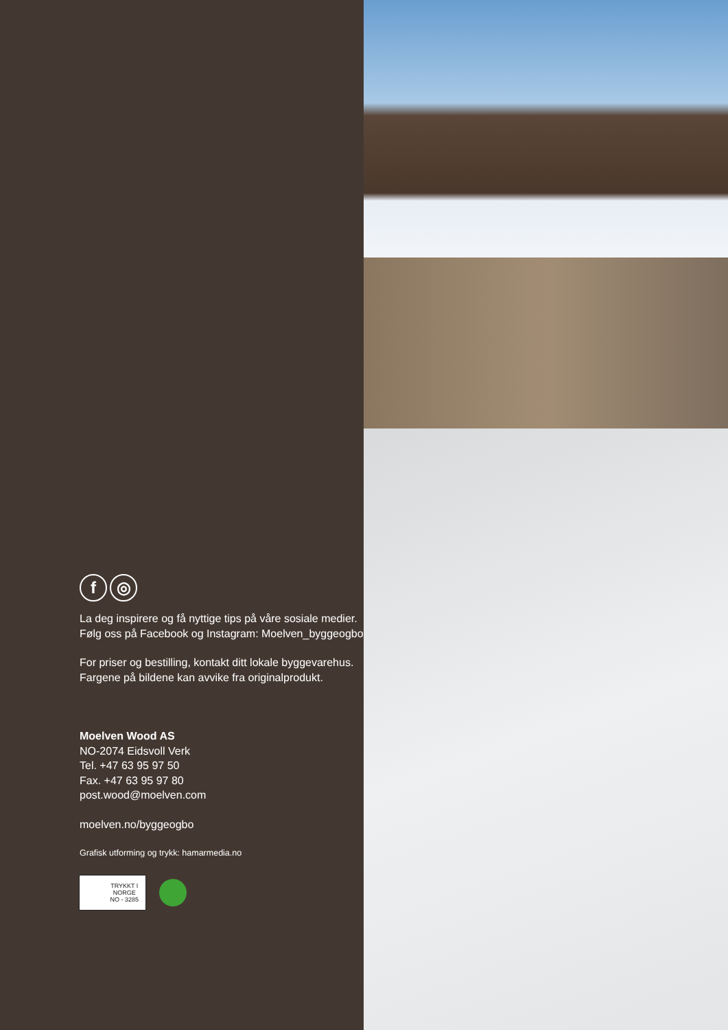f ◎
La deg inspirere og få nyttige tips på våre sosiale medier. Følg oss på Facebook og Instagram: Moelven_byggeogbo
For priser og bestilling, kontakt ditt lokale byggevarehus. Fargene på bildene kan avvike fra originalprodukt.
Moelven Wood AS
NO-2074 Eidsvoll Verk
Tel. +47 63 95 97 50
Fax. +47 63 95 97 80
post.wood@moelven.com
moelven.no/byggeogbo
Grafisk utforming og trykk: hamarmedia.no
TRYKKT I
NORGE
NO - 3285